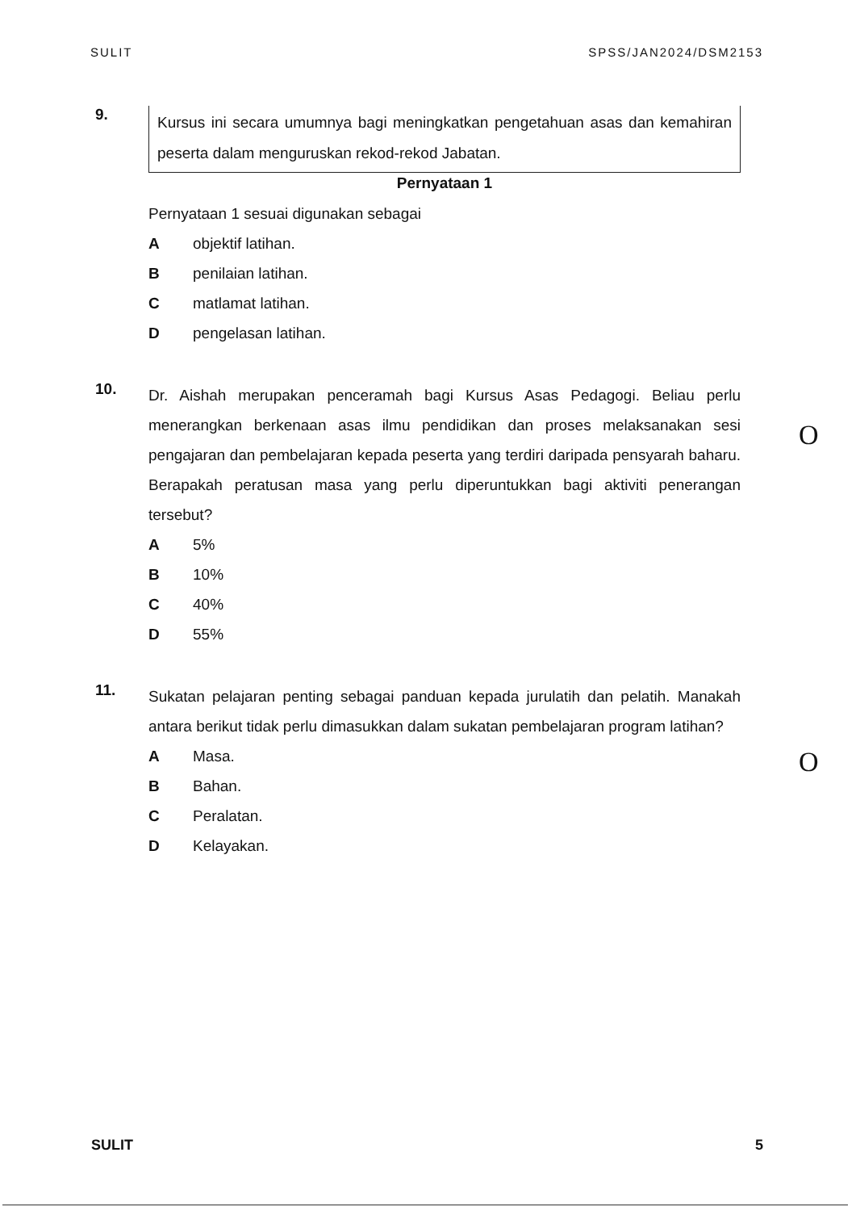SULIT SPSS/JAN2024/DSM2153
9.
Kursus ini secara umumnya bagi meningkatkan pengetahuan asas dan kemahiran peserta dalam menguruskan rekod-rekod Jabatan.
Pernyataan 1
Pernyataan 1 sesuai digunakan sebagai
Aobjektif latihan.
Bpenilaian latihan.
Cmatlamat latihan.
Dpengelasan latihan.
10.
Dr. Aishah merupakan penceramah bagi Kursus Asas Pedagogi. Beliau perlu menerangkan berkenaan asas ilmu pendidikan dan proses melaksanakan sesi pengajaran dan pembelajaran kepada peserta yang terdiri daripada pensyarah baharu. Berapakah peratusan masa yang perlu diperuntukkan bagi aktiviti penerangan tersebut?
A 5%
B 10%
C 40%
D 55%
11.
Sukatan pelajaran penting sebagai panduan kepada jurulatih dan pelatih. Manakah antara berikut tidak perlu dimasukkan dalam sukatan pembelajaran program latihan?
A Masa.
B Bahan.
C Peralatan.
D Kelayakan.
O
O
SULIT 5